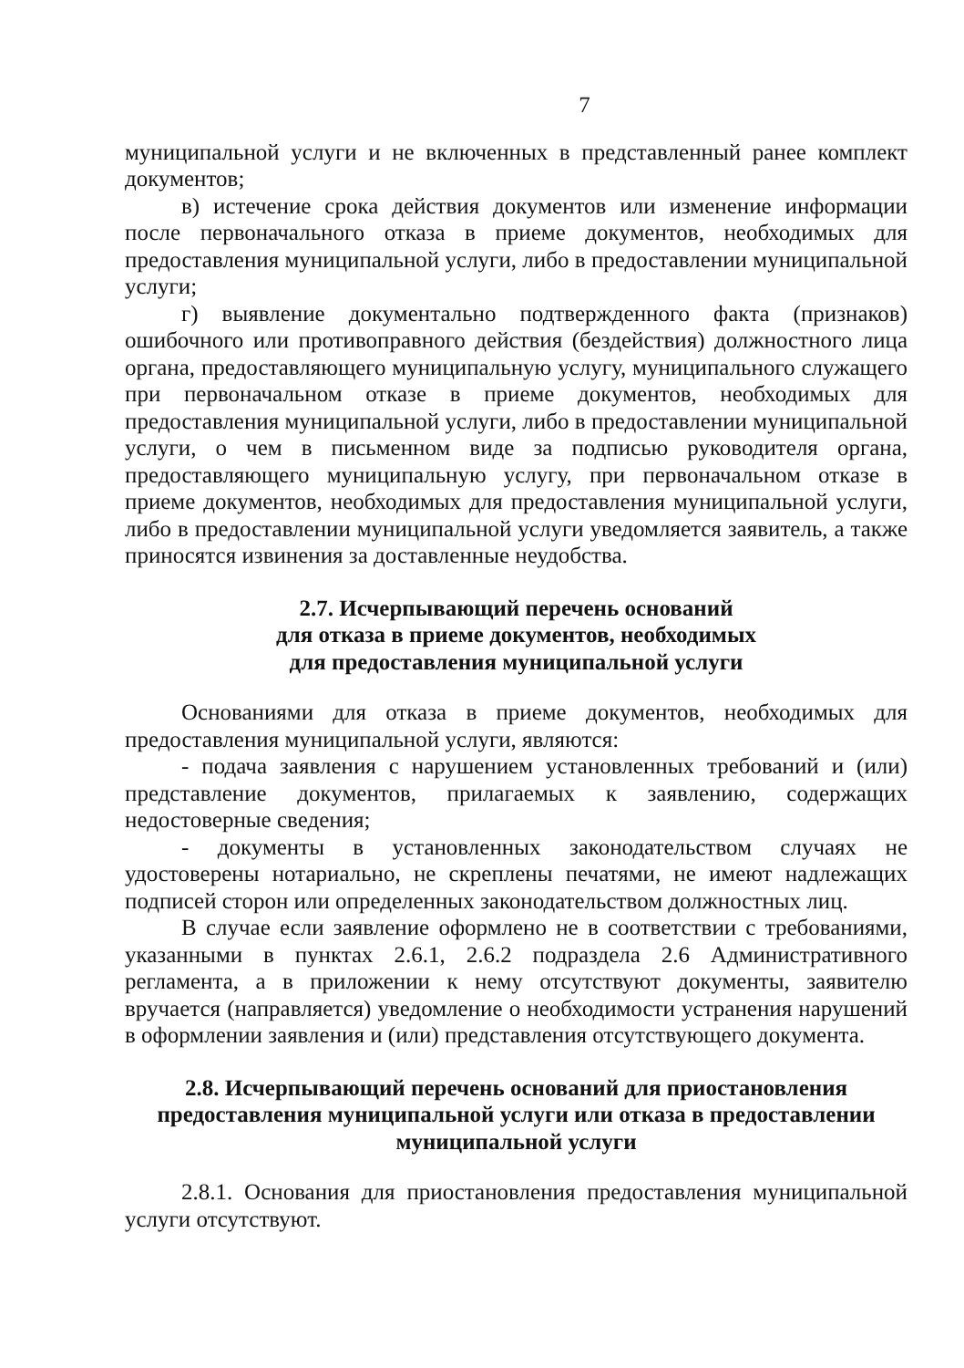7
муниципальной услуги и не включенных в представленный ранее комплект документов;
в) истечение срока действия документов или изменение информации после первоначального отказа в приеме документов, необходимых для предоставления муниципальной услуги, либо в предоставлении муниципальной услуги;
г) выявление документально подтвержденного факта (признаков) ошибочного или противоправного действия (бездействия) должностного лица органа, предоставляющего муниципальную услугу, муниципального служащего при первоначальном отказе в приеме документов, необходимых для предоставления муниципальной услуги, либо в предоставлении муниципальной услуги, о чем в письменном виде за подписью руководителя органа, предоставляющего муниципальную услугу, при первоначальном отказе в приеме документов, необходимых для предоставления муниципальной услуги, либо в предоставлении муниципальной услуги уведомляется заявитель, а также приносятся извинения за доставленные неудобства.
2.7. Исчерпывающий перечень оснований
для отказа в приеме документов, необходимых
для предоставления муниципальной услуги
Основаниями для отказа в приеме документов, необходимых для предоставления муниципальной услуги, являются:
- подача заявления с нарушением установленных требований и (или) представление документов, прилагаемых к заявлению, содержащих недостоверные сведения;
- документы в установленных законодательством случаях не удостоверены нотариально, не скреплены печатями, не имеют надлежащих подписей сторон или определенных законодательством должностных лиц.
В случае если заявление оформлено не в соответствии с требованиями, указанными в пунктах 2.6.1, 2.6.2 подраздела 2.6 Административного регламента, а в приложении к нему отсутствуют документы, заявителю вручается (направляется) уведомление о необходимости устранения нарушений в оформлении заявления и (или) представления отсутствующего документа.
2.8. Исчерпывающий перечень оснований для приостановления предоставления муниципальной услуги или отказа в предоставлении муниципальной услуги
2.8.1. Основания для приостановления предоставления муниципальной услуги отсутствуют.